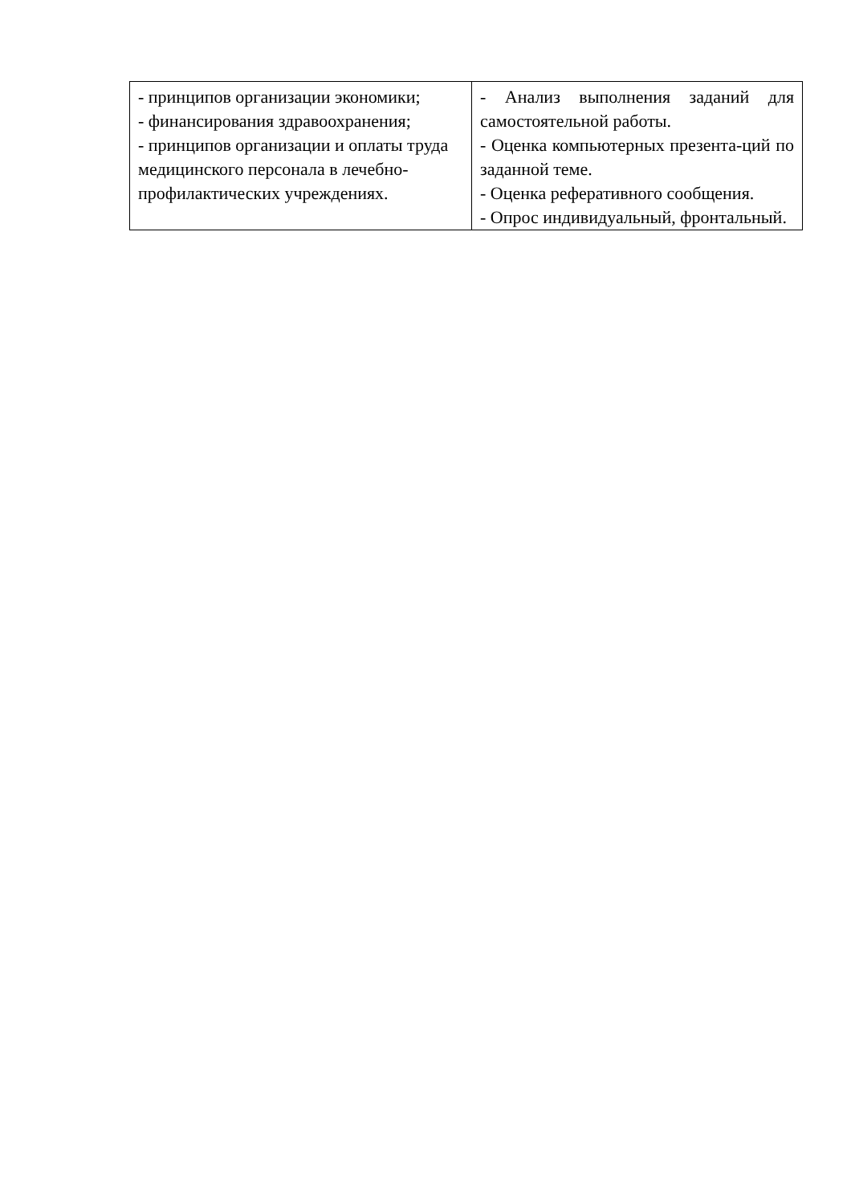| - принципов организации экономики; - финансирования здравоохранения; - принципов организации и оплаты труда медицинского персонала в лечебно-профилактических учреждениях. | - Анализ выполнения заданий для самостоятельной работы. - Оценка компьютерных презента-ций по заданной теме. - Оценка реферативного сообщения. - Опрос индивидуальный, фронтальный. |